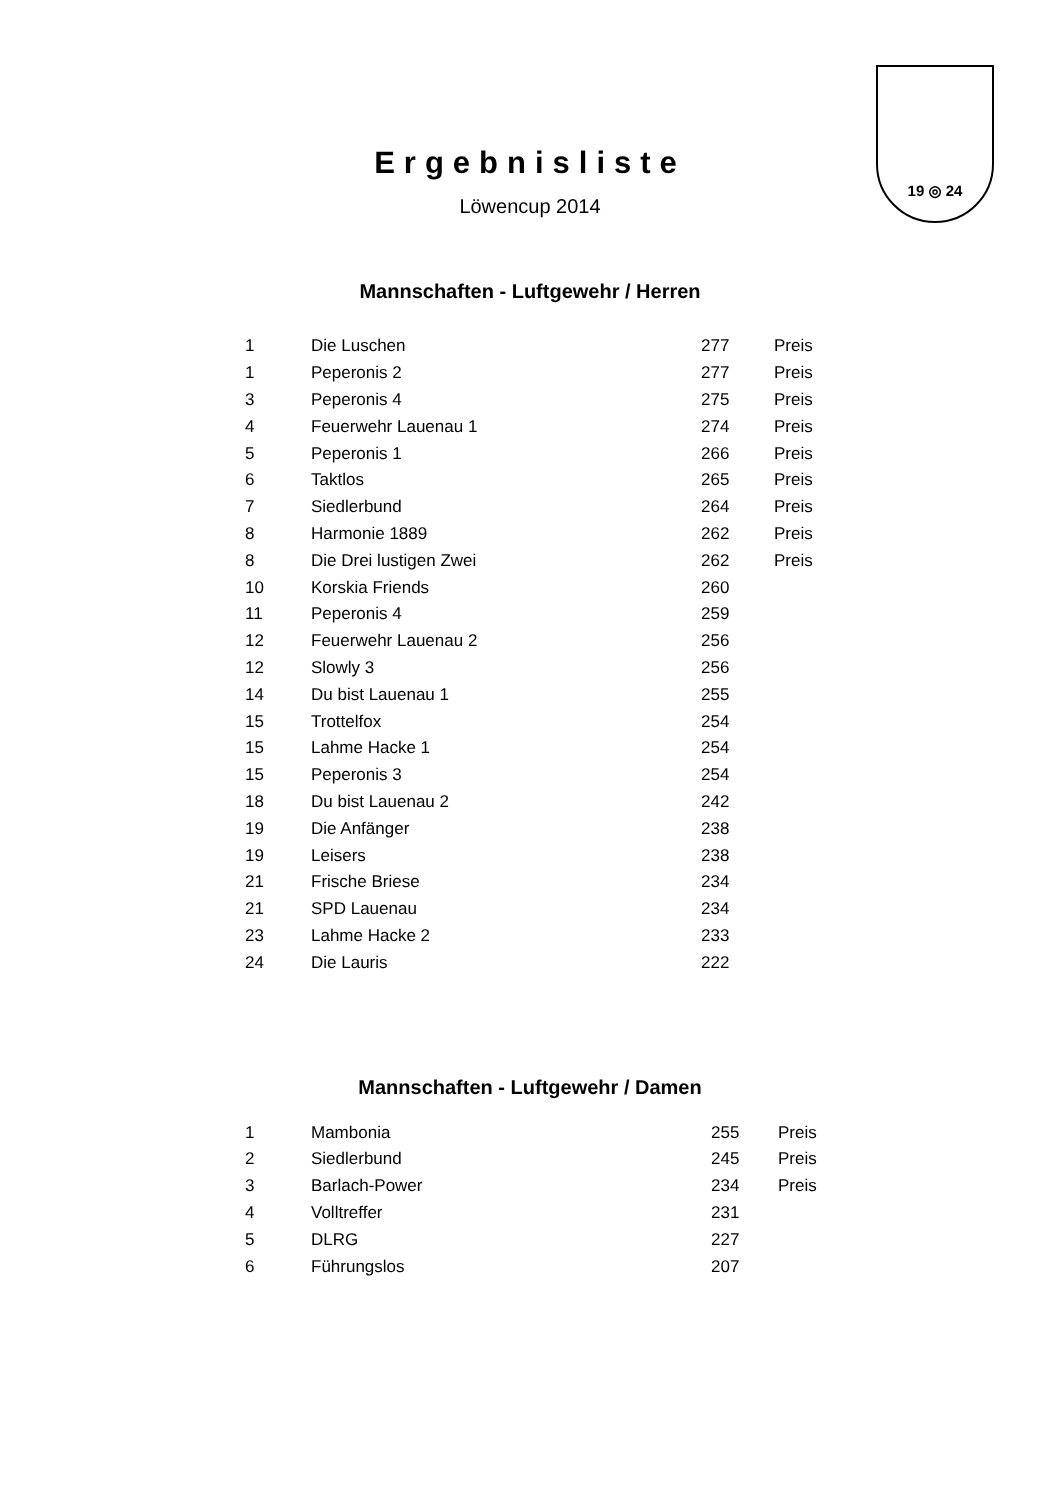19 ◎ 24
Ergebnisliste
Löwencup 2014
Mannschaften - Luftgewehr / Herren
| 1 | Die Luschen | 277 | Preis |
| 1 | Peperonis 2 | 277 | Preis |
| 3 | Peperonis 4 | 275 | Preis |
| 4 | Feuerwehr Lauenau 1 | 274 | Preis |
| 5 | Peperonis 1 | 266 | Preis |
| 6 | Taktlos | 265 | Preis |
| 7 | Siedlerbund | 264 | Preis |
| 8 | Harmonie 1889 | 262 | Preis |
| 8 | Die Drei lustigen Zwei | 262 | Preis |
| 10 | Korskia Friends | 260 | |
| 11 | Peperonis 4 | 259 | |
| 12 | Feuerwehr Lauenau 2 | 256 | |
| 12 | Slowly 3 | 256 | |
| 14 | Du bist Lauenau 1 | 255 | |
| 15 | Trottelfox | 254 | |
| 15 | Lahme Hacke 1 | 254 | |
| 15 | Peperonis 3 | 254 | |
| 18 | Du bist Lauenau 2 | 242 | |
| 19 | Die Anfänger | 238 | |
| 19 | Leisers | 238 | |
| 21 | Frische Briese | 234 | |
| 21 | SPD Lauenau | 234 | |
| 23 | Lahme Hacke 2 | 233 | |
| 24 | Die Lauris | 222 | |
Mannschaften - Luftgewehr / Damen
| 1 | Mambonia | 255 | Preis |
| 2 | Siedlerbund | 245 | Preis |
| 3 | Barlach-Power | 234 | Preis |
| 4 | Volltreffer | 231 | |
| 5 | DLRG | 227 | |
| 6 | Führungslos | 207 | |